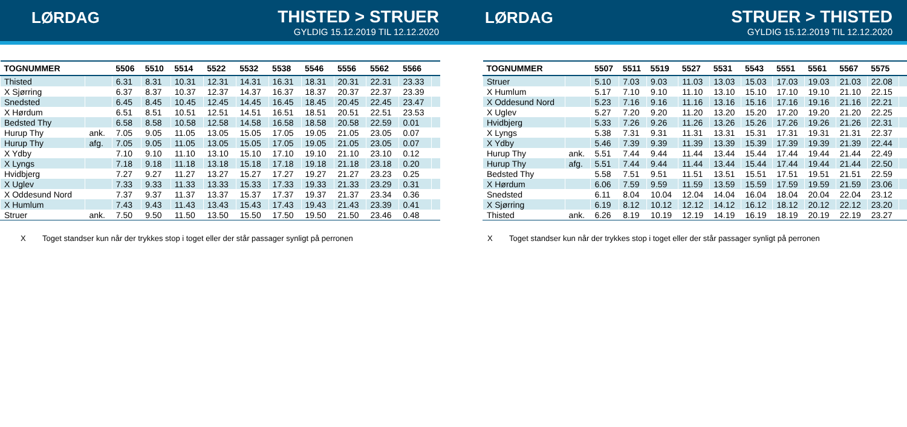LØRDAG THISTED > STRUER
GYLDIG 15.12.2019 TIL 12.12.2020
| TOGNUMMER | | 5506 | 5510 | 5514 | 5522 | 5532 | 5538 | 5546 | 5556 | 5562 | 5566 | |
| --- | --- | --- | --- | --- | --- | --- | --- | --- | --- | --- | --- | --- |
| Thisted | | 6.31 | 8.31 | 10.31 | 12.31 | 14.31 | 16.31 | 18.31 | 20.31 | 22.31 | 23.33 | |
| X Sjørring | | 6.37 | 8.37 | 10.37 | 12.37 | 14.37 | 16.37 | 18.37 | 20.37 | 22.37 | 23.39 | |
| Snedsted | | 6.45 | 8.45 | 10.45 | 12.45 | 14.45 | 16.45 | 18.45 | 20.45 | 22.45 | 23.47 | |
| X Hørdum | | 6.51 | 8.51 | 10.51 | 12.51 | 14.51 | 16.51 | 18.51 | 20.51 | 22.51 | 23.53 | |
| Bedsted Thy | | 6.58 | 8.58 | 10.58 | 12.58 | 14.58 | 16.58 | 18.58 | 20.58 | 22.59 | 0.01 | |
| Hurup Thy | ank. | 7.05 | 9.05 | 11.05 | 13.05 | 15.05 | 17.05 | 19.05 | 21.05 | 23.05 | 0.07 | |
| Hurup Thy | afg. | 7.05 | 9.05 | 11.05 | 13.05 | 15.05 | 17.05 | 19.05 | 21.05 | 23.05 | 0.07 | |
| X Ydby | | 7.10 | 9.10 | 11.10 | 13.10 | 15.10 | 17.10 | 19.10 | 21.10 | 23.10 | 0.12 | |
| X Lyngs | | 7.18 | 9.18 | 11.18 | 13.18 | 15.18 | 17.18 | 19.18 | 21.18 | 23.18 | 0.20 | |
| Hvidbjerg | | 7.27 | 9.27 | 11.27 | 13.27 | 15.27 | 17.27 | 19.27 | 21.27 | 23.23 | 0.25 | |
| X Uglev | | 7.33 | 9.33 | 11.33 | 13.33 | 15.33 | 17.33 | 19.33 | 21.33 | 23.29 | 0.31 | |
| X Oddesund Nord | | 7.37 | 9.37 | 11.37 | 13.37 | 15.37 | 17.37 | 19.37 | 21.37 | 23.34 | 0.36 | |
| X Humlum | | 7.43 | 9.43 | 11.43 | 13.43 | 15.43 | 17.43 | 19.43 | 21.43 | 23.39 | 0.41 | |
| Struer | ank. | 7.50 | 9.50 | 11.50 | 13.50 | 15.50 | 17.50 | 19.50 | 21.50 | 23.46 | 0.48 | |
X Toget standser kun når der trykkes stop i toget eller der står passager synligt på perronen
LØRDAG STRUER > THISTED
GYLDIG 15.12.2019 TIL 12.12.2020
| TOGNUMMER | | 5507 | 5511 | 5519 | 5527 | 5531 | 5543 | 5551 | 5561 | 5567 | 5575 | |
| --- | --- | --- | --- | --- | --- | --- | --- | --- | --- | --- | --- | --- |
| Struer | | 5.10 | 7.03 | 9.03 | 11.03 | 13.03 | 15.03 | 17.03 | 19.03 | 21.03 | 22.08 | |
| X Humlum | | 5.17 | 7.10 | 9.10 | 11.10 | 13.10 | 15.10 | 17.10 | 19.10 | 21.10 | 22.15 | |
| X Oddesund Nord | | 5.23 | 7.16 | 9.16 | 11.16 | 13.16 | 15.16 | 17.16 | 19.16 | 21.16 | 22.21 | |
| X Uglev | | 5.27 | 7.20 | 9.20 | 11.20 | 13.20 | 15.20 | 17.20 | 19.20 | 21.20 | 22.25 | |
| Hvidbjerg | | 5.33 | 7.26 | 9.26 | 11.26 | 13.26 | 15.26 | 17.26 | 19.26 | 21.26 | 22.31 | |
| X Lyngs | | 5.38 | 7.31 | 9.31 | 11.31 | 13.31 | 15.31 | 17.31 | 19.31 | 21.31 | 22.37 | |
| X Ydby | | 5.46 | 7.39 | 9.39 | 11.39 | 13.39 | 15.39 | 17.39 | 19.39 | 21.39 | 22.44 | |
| Hurup Thy | ank. | 5.51 | 7.44 | 9.44 | 11.44 | 13.44 | 15.44 | 17.44 | 19.44 | 21.44 | 22.49 | |
| Hurup Thy | afg. | 5.51 | 7.44 | 9.44 | 11.44 | 13.44 | 15.44 | 17.44 | 19.44 | 21.44 | 22.50 | |
| Bedsted Thy | | 5.58 | 7.51 | 9.51 | 11.51 | 13.51 | 15.51 | 17.51 | 19.51 | 21.51 | 22.59 | |
| X Hørdum | | 6.06 | 7.59 | 9.59 | 11.59 | 13.59 | 15.59 | 17.59 | 19.59 | 21.59 | 23.06 | |
| Snedsted | | 6.11 | 8.04 | 10.04 | 12.04 | 14.04 | 16.04 | 18.04 | 20.04 | 22.04 | 23.12 | |
| X Sjørring | | 6.19 | 8.12 | 10.12 | 12.12 | 14.12 | 16.12 | 18.12 | 20.12 | 22.12 | 23.20 | |
| Thisted | ank. | 6.26 | 8.19 | 10.19 | 12.19 | 14.19 | 16.19 | 18.19 | 20.19 | 22.19 | 23.27 | |
X Toget standser kun når der trykkes stop i toget eller der står passager synligt på perronen